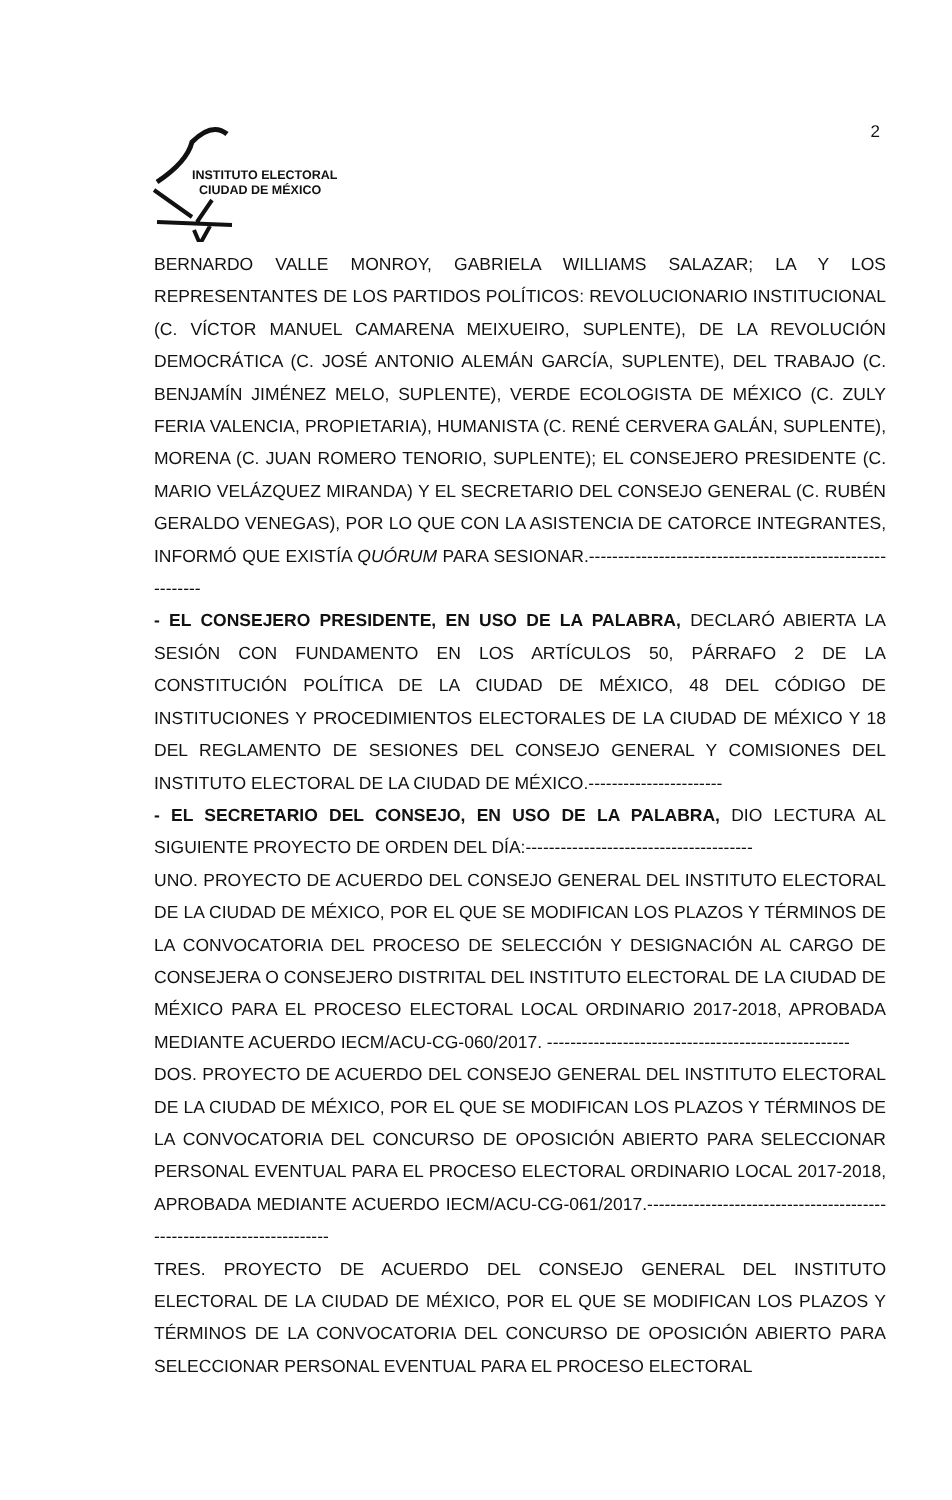INSTITUTO ELECTORAL
CIUDAD DE MÉXICO
2
BERNARDO VALLE MONROY, GABRIELA WILLIAMS SALAZAR; LA Y LOS REPRESENTANTES DE LOS PARTIDOS POLÍTICOS: REVOLUCIONARIO INSTITUCIONAL (C. VÍCTOR MANUEL CAMARENA MEIXUEIRO, SUPLENTE), DE LA REVOLUCIÓN DEMOCRÁTICA (C. JOSÉ ANTONIO ALEMÁN GARCÍA, SUPLENTE), DEL TRABAJO (C. BENJAMÍN JIMÉNEZ MELO, SUPLENTE), VERDE ECOLOGISTA DE MÉXICO (C. ZULY FERIA VALENCIA, PROPIETARIA), HUMANISTA (C. RENÉ CERVERA GALÁN, SUPLENTE), MORENA (C. JUAN ROMERO TENORIO, SUPLENTE); EL CONSEJERO PRESIDENTE (C. MARIO VELÁZQUEZ MIRANDA) Y EL SECRETARIO DEL CONSEJO GENERAL (C. RUBÉN GERALDO VENEGAS), POR LO QUE CON LA ASISTENCIA DE CATORCE INTEGRANTES, INFORMÓ QUE EXISTÍA QUÓRUM PARA SESIONAR.-----------------------------------------------------------
- EL CONSEJERO PRESIDENTE, EN USO DE LA PALABRA, DECLARÓ ABIERTA LA SESIÓN CON FUNDAMENTO EN LOS ARTÍCULOS 50, PÁRRAFO 2 DE LA CONSTITUCIÓN POLÍTICA DE LA CIUDAD DE MÉXICO, 48 DEL CÓDIGO DE INSTITUCIONES Y PROCEDIMIENTOS ELECTORALES DE LA CIUDAD DE MÉXICO Y 18 DEL REGLAMENTO DE SESIONES DEL CONSEJO GENERAL Y COMISIONES DEL INSTITUTO ELECTORAL DE LA CIUDAD DE MÉXICO.-----------------------
- EL SECRETARIO DEL CONSEJO, EN USO DE LA PALABRA, DIO LECTURA AL SIGUIENTE PROYECTO DE ORDEN DEL DÍA:---------------------------------------
UNO. PROYECTO DE ACUERDO DEL CONSEJO GENERAL DEL INSTITUTO ELECTORAL DE LA CIUDAD DE MÉXICO, POR EL QUE SE MODIFICAN LOS PLAZOS Y TÉRMINOS DE LA CONVOCATORIA DEL PROCESO DE SELECCIÓN Y DESIGNACIÓN AL CARGO DE CONSEJERA O CONSEJERO DISTRITAL DEL INSTITUTO ELECTORAL DE LA CIUDAD DE MÉXICO PARA EL PROCESO ELECTORAL LOCAL ORDINARIO 2017-2018, APROBADA MEDIANTE ACUERDO IECM/ACU-CG-060/2017. ----------------------------------------------------
DOS. PROYECTO DE ACUERDO DEL CONSEJO GENERAL DEL INSTITUTO ELECTORAL DE LA CIUDAD DE MÉXICO, POR EL QUE SE MODIFICAN LOS PLAZOS Y TÉRMINOS DE LA CONVOCATORIA DEL CONCURSO DE OPOSICIÓN ABIERTO PARA SELECCIONAR PERSONAL EVENTUAL PARA EL PROCESO ELECTORAL ORDINARIO LOCAL 2017-2018, APROBADA MEDIANTE ACUERDO IECM/ACU-CG-061/2017.-----------------------------------------------------------------------
TRES. PROYECTO DE ACUERDO DEL CONSEJO GENERAL DEL INSTITUTO ELECTORAL DE LA CIUDAD DE MÉXICO, POR EL QUE SE MODIFICAN LOS PLAZOS Y TÉRMINOS DE LA CONVOCATORIA DEL CONCURSO DE OPOSICIÓN ABIERTO PARA SELECCIONAR PERSONAL EVENTUAL PARA EL PROCESO ELECTORAL